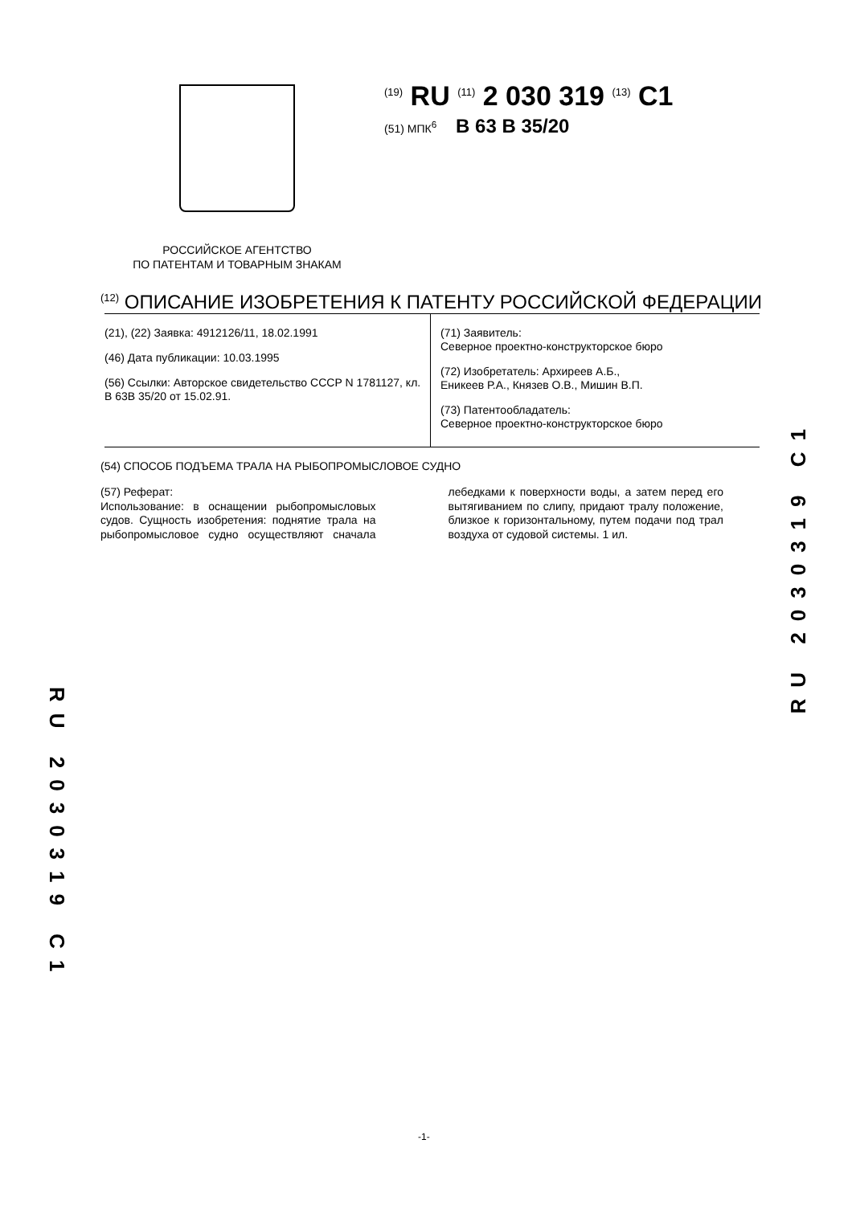<sup>(19)</sup> RU <sup>(11)</sup> 2 030 319 <sup>(13)</sup> C1
(51) МПК<sup>6</sup> B 63 B 35/20
РОССИЙСКОЕ АГЕНТСТВО
ПО ПАТЕНТАМ И ТОВАРНЫМ ЗНАКАМ
<sup>(12)</sup> ОПИСАНИЕ ИЗОБРЕТЕНИЯ К ПАТЕНТУ РОССИЙСКОЙ ФЕДЕРАЦИИ
(21), (22) Заявка: 4912126/11, 18.02.1991
(46) Дата публикации: 10.03.1995
(56) Ссылки: Авторское свидетельство СССР N 1781127, кл. B 63B 35/20 от 15.02.91.
(71) Заявитель:
Северное проектно-конструкторское бюро
(72) Изобретатель: Архиреев А.Б.,
Еникеев Р.А., Князев О.В., Мишин В.П.
(73) Патентообладатель:
Северное проектно-конструкторское бюро
(54) СПОСОБ ПОДЪЕМА ТРАЛА НА РЫБОПРОМЫСЛОВОЕ СУДНО
(57) Реферат:
Использование: в оснащении рыбопромысловых судов. Сущность изобретения: поднятие трала на рыбопромысловое судно осуществляют сначала лебедками к поверхности воды, а затем перед его вытягиванием по слипу, придают тралу положение, близкое к горизонтальному, путем подачи под трал воздуха от судовой системы. 1 ил.
RU 2030319 C1
RU 2030319 C1
-1-